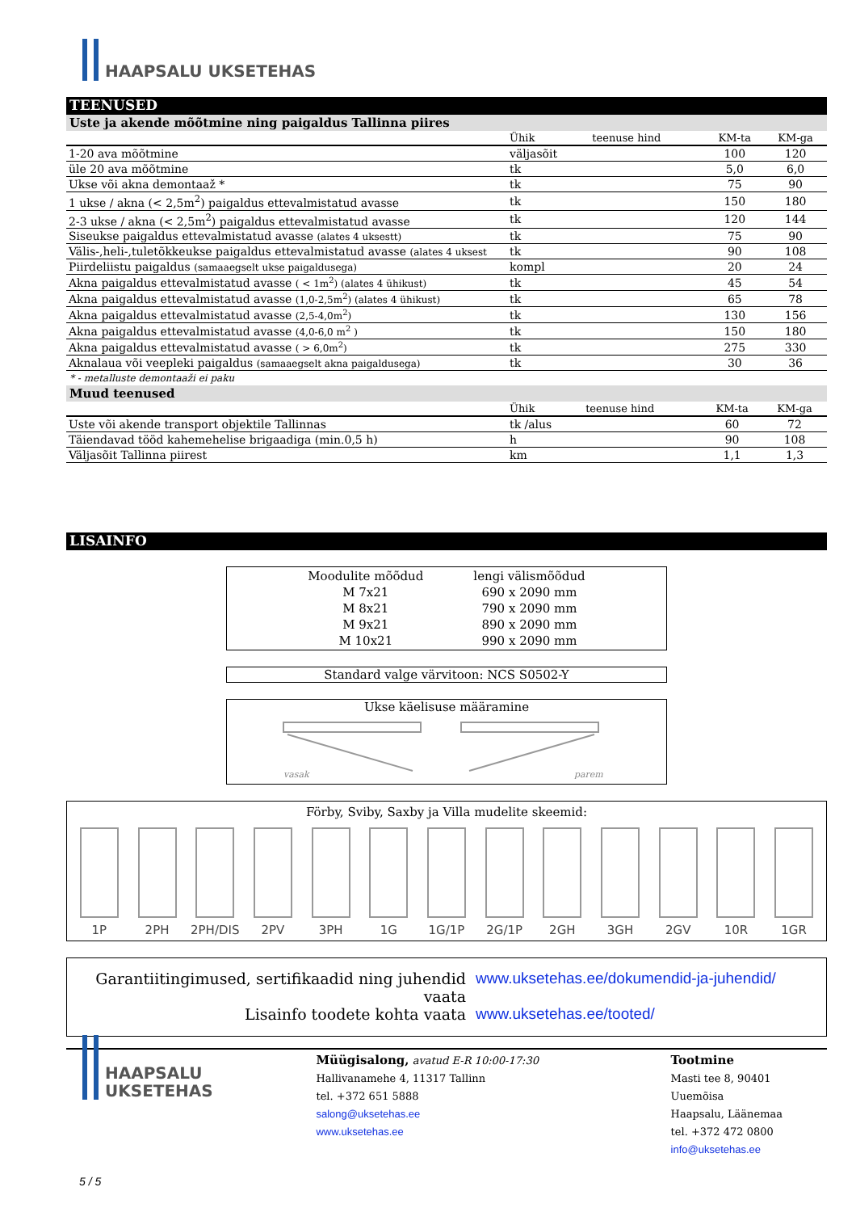HAAPSALU UKSETEHAS
TEENUSED
Uste ja akende mõõtmine ning paigaldus Tallinna piires
| | Ühik | teenuse hind | KM-ta | KM-ga |
| --- | --- | --- | --- | --- |
| 1-20 ava mõõtmine | väljasõit | | 100 | 120 |
| üle 20 ava mõõtmine | tk | | 5,0 | 6,0 |
| Ukse või akna demontaaž * | tk | | 75 | 90 |
| 1 ukse / akna (< 2,5m<sup>2</sup>) paigaldus ettevalmistatud avasse | tk | | 150 | 180 |
| 2-3 ukse / akna (< 2,5m<sup>2</sup>) paigaldus ettevalmistatud avasse | tk | | 120 | 144 |
| Siseukse paigaldus ettevalmistatud avasse (alates 4 uksestt) | tk | | 75 | 90 |
| Välis-,heli-,tuletõkkeukse paigaldus ettevalmistatud avasse (alates 4 uksest | tk | | 90 | 108 |
| Piirdeliistu paigaldus (samaaegselt ukse paigaldusega) | kompl | | 20 | 24 |
| Akna paigaldus ettevalmistatud avasse ( < 1m<sup>2</sup>) (alates 4 ühikust) | tk | | 45 | 54 |
| Akna paigaldus ettevalmistatud avasse (1,0-2,5m<sup>2</sup>) (alates 4 ühikust) | tk | | 65 | 78 |
| Akna paigaldus ettevalmistatud avasse (2,5-4,0m<sup>2</sup>) | tk | | 130 | 156 |
| Akna paigaldus ettevalmistatud avasse (4,0-6,0 m<sup>2</sup> ) | tk | | 150 | 180 |
| Akna paigaldus ettevalmistatud avasse ( > 6,0m<sup>2</sup>) | tk | | 275 | 330 |
| Aknalaua või veepleki paigaldus (samaaegselt akna paigaldusega) | tk | | 30 | 36 |
* - metalluste demontaaži ei paku
Muud teenused
| | Ühik | teenuse hind | KM-ta | KM-ga |
| --- | --- | --- | --- | --- |
| Uste või akende transport objektile Tallinnas | tk /alus | | 60 | 72 |
| Täiendavad tööd kahemehelise brigaadiga (min.0,5 h) | h | | 90 | 108 |
| Väljasõit Tallinna piirest | km | | 1,1 | 1,3 |
LISAINFO
| Moodulite mõõdud | lengi välismõõdud |
| M 7x21 | 690 x 2090 mm |
| M 8x21 | 790 x 2090 mm |
| M 9x21 | 890 x 2090 mm |
| M 10x21 | 990 x 2090 mm |
Standard valge värvitoon: NCS S0502-Y
Ukse käelisuse määramine
vasak
parem
Förby, Sviby, Saxby ja Villa mudelite skeemid:
1P 2PH 2PH/DIS
2PV 3PH 1G 1G/1P 2G/1P 2GH 3GH 2GV 10R 1GR
Garantiitingimused, sertifikaadid ning juhendid vaata www.uksetehas.ee/dokumendid-ja-juhendid/
Lisainfo toodete kohta vaata www.uksetehas.ee/tooted/
HAAPSALU
UKSETEHAS
Müügisalong, avatud E-R 10:00-17:30
Hallivanamehe 4, 11317 Tallinn
tel. +372 651 5888
salong@uksetehas.ee
www.uksetehas.ee
Tootmine
Masti tee 8, 90401 Uuemõisa
Haapsalu, Läänemaa
tel. +372 472 0800
info@uksetehas.ee
5 / 5